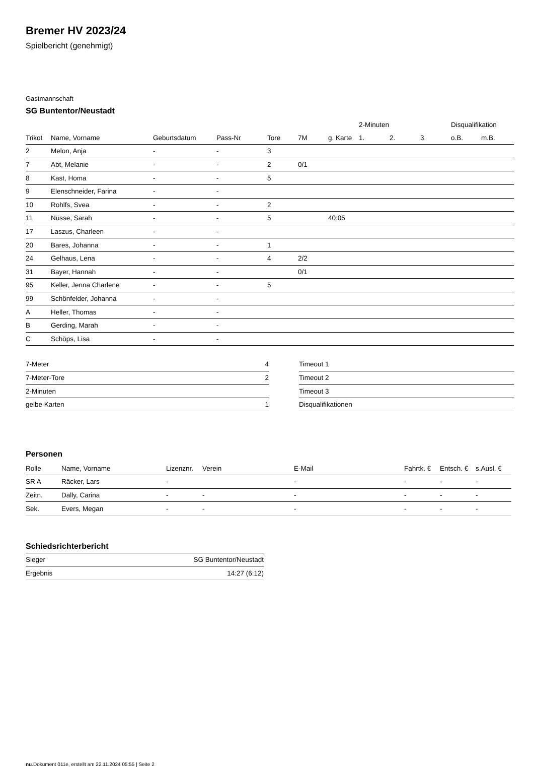Bremer HV 2023/24
Spielbericht (genehmigt)
Gastmannschaft
SG Buntentor/Neustadt
| | | | | | | | 2-Minuten | | | Disqualifikation | |
| --- | --- | --- | --- | --- | --- | --- | --- | --- | --- | --- | --- |
| Trikot | Name, Vorname | Geburtsdatum | Pass-Nr | Tore | 7M | g. Karte | 1. | 2. | 3. | o.B. | m.B. |
| 2 | Melon, Anja | - | - | 3 | | | | | | | |
| 7 | Abt, Melanie | - | - | 2 | 0/1 | | | | | | |
| 8 | Kast, Homa | - | - | 5 | | | | | | | |
| 9 | Elenschneider, Farina | - | - | | | | | | | | |
| 10 | Rohlfs, Svea | - | - | 2 | | | | | | | |
| 11 | Nüsse, Sarah | - | - | 5 | | 40:05 | | | | | |
| 17 | Laszus, Charleen | - | - | | | | | | | | |
| 20 | Bares, Johanna | - | - | 1 | | | | | | | |
| 24 | Gelhaus, Lena | - | - | 4 | 2/2 | | | | | | |
| 31 | Bayer, Hannah | - | - | | 0/1 | | | | | | |
| 95 | Keller, Jenna Charlene | - | - | 5 | | | | | | | |
| 99 | Schönfelder, Johanna | - | - | | | | | | | | |
| A | Heller, Thomas | - | - | | | | | | | | |
| B | Gerding, Marah | - | - | | | | | | | | |
| C | Schöps, Lisa | - | - | | | | | | | | |
| 7-Meter | 4 |
| 7-Meter-Tore | 2 |
| 2-Minuten | |
| gelbe Karten | 1 |
| Timeout 1 |
| Timeout 2 |
| Timeout 3 |
| Disqualifikationen |
Personen
| Rolle | Name, Vorname | Lizenznr. | Verein | E-Mail | Fahrtk. € | Entsch. € | s.Ausl. € |
| --- | --- | --- | --- | --- | --- | --- | --- |
| SR A | Räcker, Lars | - | | - | - | - | - |
| Zeitn. | Dally, Carina | - | - | - | - | - | - |
| Sek. | Evers, Megan | - | - | - | - | - | - |
Schiedsrichterbericht
| Sieger | SG Buntentor/Neustadt |
| Ergebnis | 14:27 (6:12) |
nu.Dokument 011e, erstellt am 22.11.2024 05:55 | Seite 2